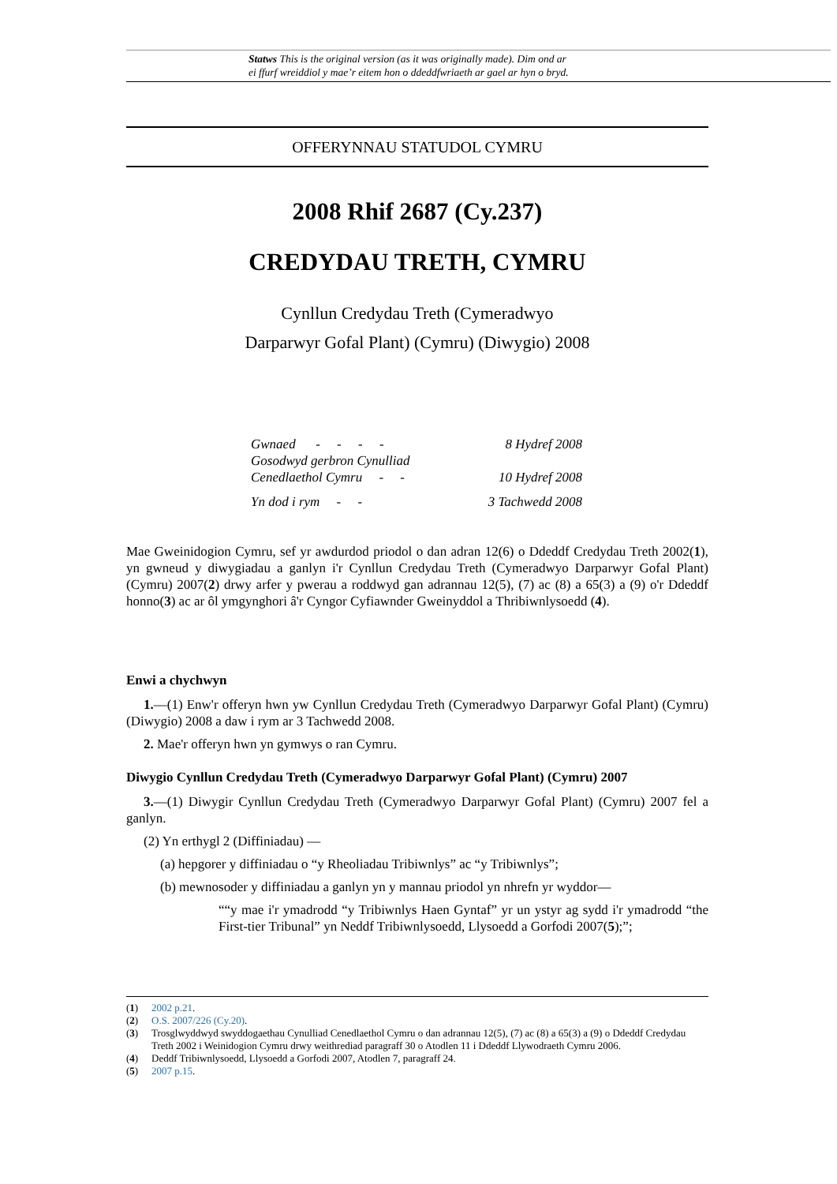Statws This is the original version (as it was originally made). Dim ond ar
ei ffurf wreiddiol y mae’r eitem hon o ddeddfwriaeth ar gael ar hyn o bryd.
OFFERYNNAU STATUDOL CYMRU
2008 Rhif 2687 (Cy.237)
CREDYDAU TRETH, CYMRU
Cynllun Credydau Treth (Cymeradwyo
Darparwyr Gofal Plant) (Cymru) (Diwygio) 2008
| Gwnaed - - - - | 8 Hydref 2008 |
| Gosodwyd gerbron Cynulliad | |
| Cenedlaethol Cymru - - | 10 Hydref 2008 |
| Yn dod i rym - - | 3 Tachwedd 2008 |
Mae Gweinidogion Cymru, sef yr awdurdod priodol o dan adran 12(6) o Ddeddf Credydau Treth 2002(1), yn gwneud y diwygiadau a ganlyn i'r Cynllun Credydau Treth (Cymeradwyo Darparwyr Gofal Plant) (Cymru) 2007(2) drwy arfer y pwerau a roddwyd gan adrannau 12(5), (7) ac (8) a 65(3) a (9) o'r Ddeddf honno(3) ac ar ôl ymgynghori â'r Cyngor Cyfiawnder Gweinyddol a Thribiwnlysoedd (4).
Enwi a chychwyn
1.—(1) Enw'r offeryn hwn yw Cynllun Credydau Treth (Cymeradwyo Darparwyr Gofal Plant) (Cymru) (Diwygio) 2008 a daw i rym ar 3 Tachwedd 2008.
2. Mae'r offeryn hwn yn gymwys o ran Cymru.
Diwygio Cynllun Credydau Treth (Cymeradwyo Darparwyr Gofal Plant) (Cymru) 2007
3.—(1) Diwygir Cynllun Credydau Treth (Cymeradwyo Darparwyr Gofal Plant) (Cymru) 2007 fel a ganlyn.
(2) Yn erthygl 2 (Diffiniadau) —
(a) hepgorer y diffiniadau o “y Rheoliadau Tribiwnlys” ac “y Tribiwnlys”;
(b) mewnosoder y diffiniadau a ganlyn yn y mannau priodol yn nhrefn yr wyddor—
““y mae i'r ymadrodd “y Tribiwnlys Haen Gyntaf” yr un ystyr ag sydd i'r ymadrodd “the First-tier Tribunal” yn Neddf Tribiwnlysoedd, Llysoedd a Gorfodi 2007(5);”;
(1) 2002 p.21.
(2) O.S. 2007/226 (Cy.20).
(3) Trosglwyddwyd swyddogaethau Cynulliad Cenedlaethol Cymru o dan adrannau 12(5), (7) ac (8) a 65(3) a (9) o Ddeddf Credydau Treth 2002 i Weinidogion Cymru drwy weithrediad paragraff 30 o Atodlen 11 i Ddeddf Llywodraeth Cymru 2006.
(4) Deddf Tribiwnlysoedd, Llysoedd a Gorfodi 2007, Atodlen 7, paragraff 24.
(5) 2007 p.15.